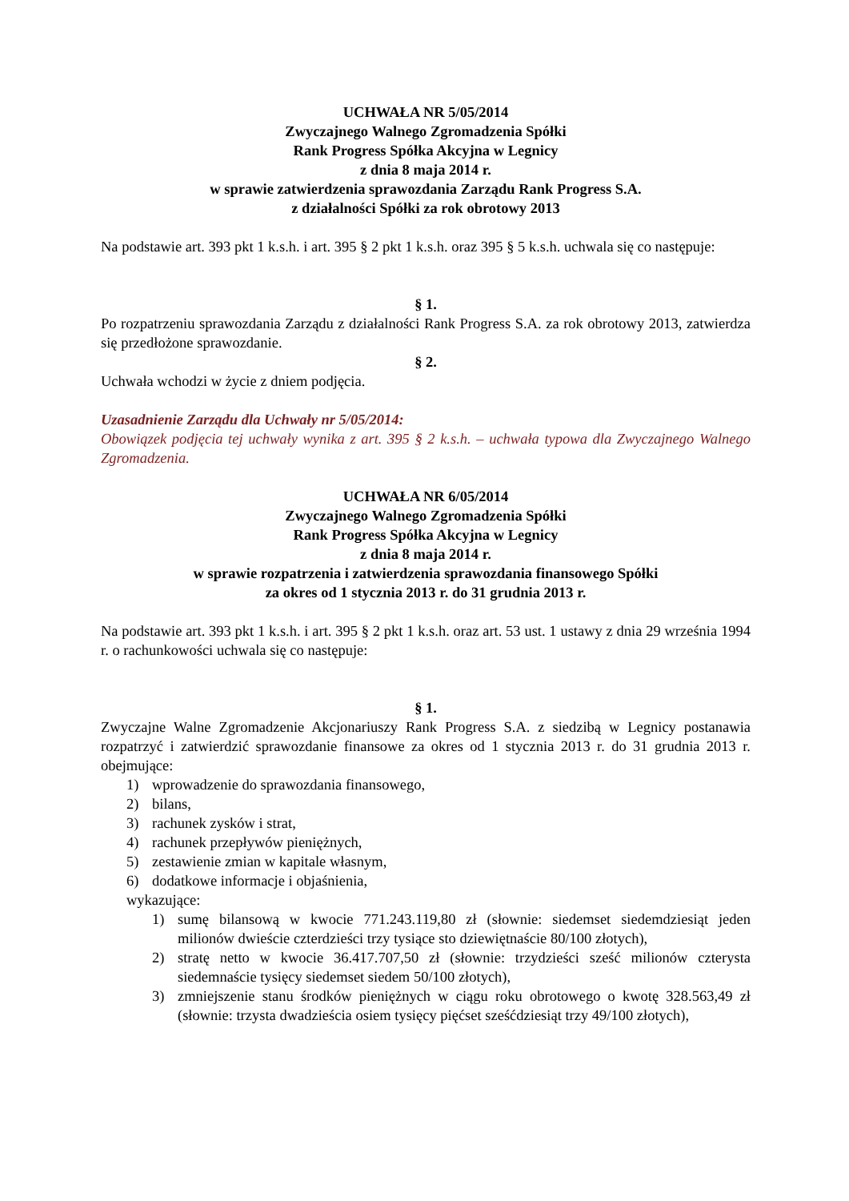UCHWAŁA NR 5/05/2014
Zwyczajnego Walnego Zgromadzenia Spółki
Rank Progress Spółka Akcyjna w Legnicy
z dnia 8 maja 2014 r.
w sprawie zatwierdzenia sprawozdania Zarządu Rank Progress S.A.
z działalności Spółki za rok obrotowy 2013
Na podstawie art. 393 pkt 1 k.s.h. i art. 395 § 2 pkt 1 k.s.h. oraz 395 § 5 k.s.h. uchwala się co następuje:
§ 1.
Po rozpatrzeniu sprawozdania Zarządu z działalności Rank Progress S.A. za rok obrotowy 2013, zatwierdza się przedłożone sprawozdanie.
§ 2.
Uchwała wchodzi w życie z dniem podjęcia.
Uzasadnienie Zarządu dla Uchwały nr 5/05/2014:
Obowiązek podjęcia tej uchwały wynika z art. 395 § 2 k.s.h. – uchwała typowa dla Zwyczajnego Walnego Zgromadzenia.
UCHWAŁA NR 6/05/2014
Zwyczajnego Walnego Zgromadzenia Spółki
Rank Progress Spółka Akcyjna w Legnicy
z dnia 8 maja 2014 r.
w sprawie rozpatrzenia i zatwierdzenia sprawozdania finansowego Spółki
za okres od 1 stycznia 2013 r. do 31 grudnia 2013 r.
Na podstawie art. 393 pkt 1 k.s.h. i art. 395 § 2 pkt 1 k.s.h. oraz art. 53 ust. 1 ustawy z dnia 29 września 1994 r. o rachunkowości uchwala się co następuje:
§ 1.
Zwyczajne Walne Zgromadzenie Akcjonariuszy Rank Progress S.A. z siedzibą w Legnicy postanawia rozpatrzyć i zatwierdzić sprawozdanie finansowe za okres od 1 stycznia 2013 r. do 31 grudnia 2013 r. obejmujące:
1) wprowadzenie do sprawozdania finansowego,
2) bilans,
3) rachunek zysków i strat,
4) rachunek przepływów pieniężnych,
5) zestawienie zmian w kapitale własnym,
6) dodatkowe informacje i objaśnienia,
wykazujące:
1) sumę bilansową w kwocie 771.243.119,80 zł (słownie: siedemset siedemdziesiąt jeden milionów dwieście czterdzieści trzy tysiące sto dziewiętnaście 80/100 złotych),
2) stratę netto w kwocie 36.417.707,50 zł (słownie: trzydzieści sześć milionów czterysta siedemnaście tysięcy siedemset siedem 50/100 złotych),
3) zmniejszenie stanu środków pieniężnych w ciągu roku obrotowego o kwotę 328.563,49 zł (słownie: trzysta dwadzieścia osiem tysięcy pięćset sześćdziesiąt trzy 49/100 złotych),